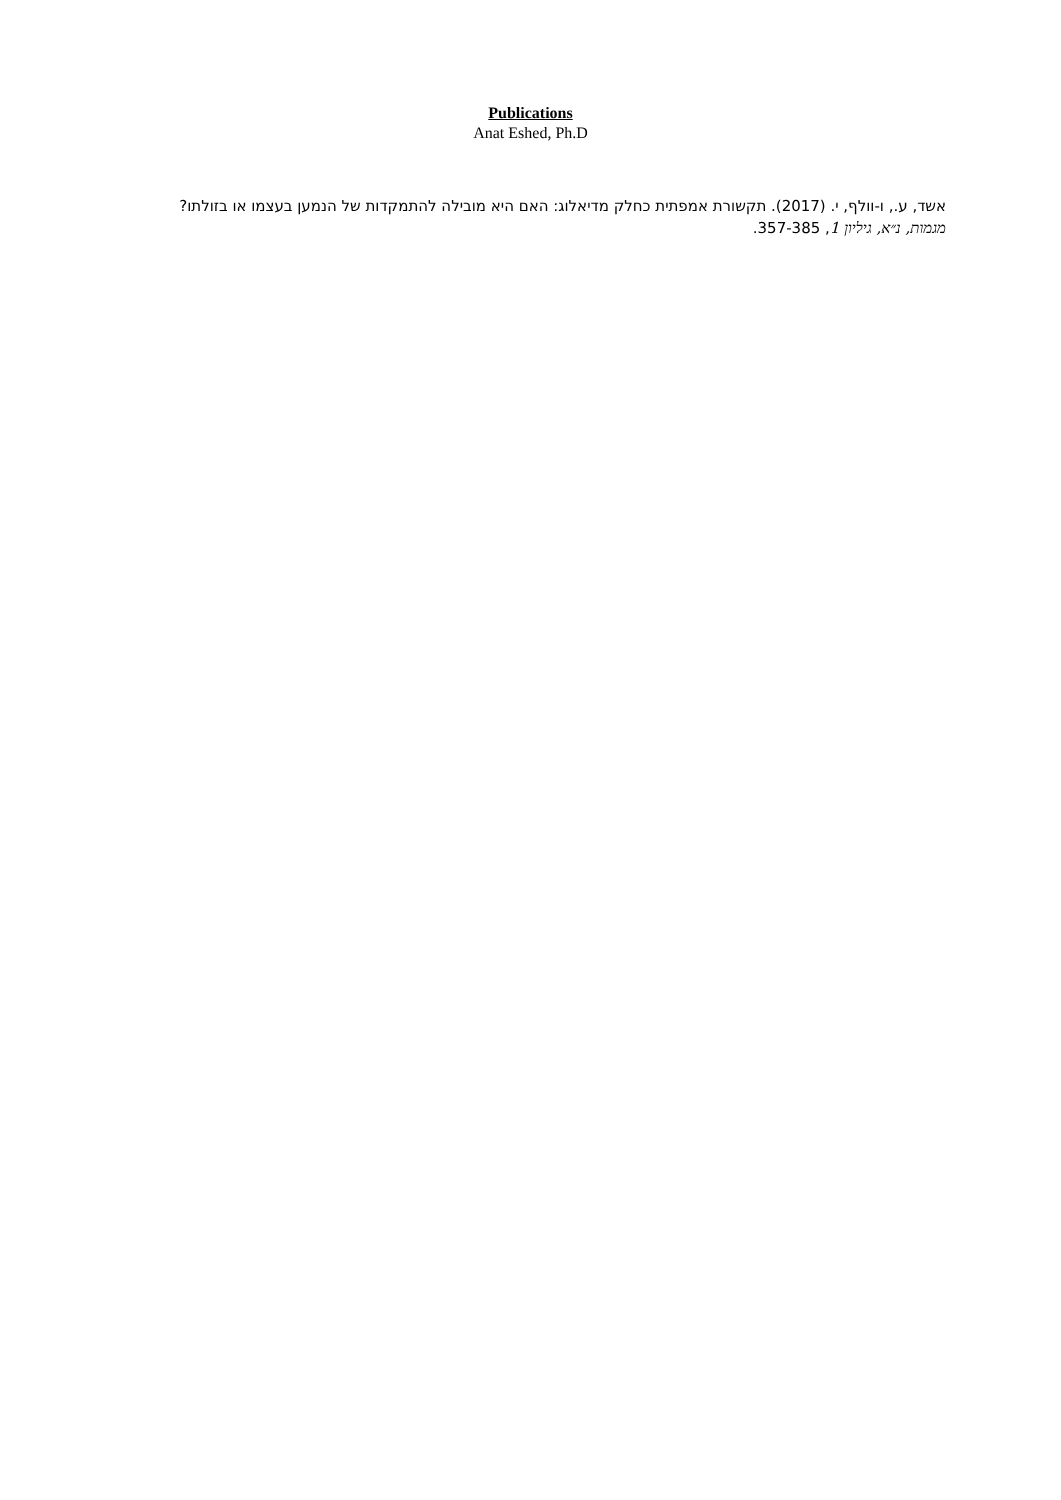Publications
Anat Eshed, Ph.D
אשד, ע., ו-וולף, י. (2017). תקשורת אמפתית כחלק מדיאלוג: האם היא מובילה להתמקדות של הנמען בעצמו או בזולתו? מגמות, נ״א, גיליון 1, 357-385.